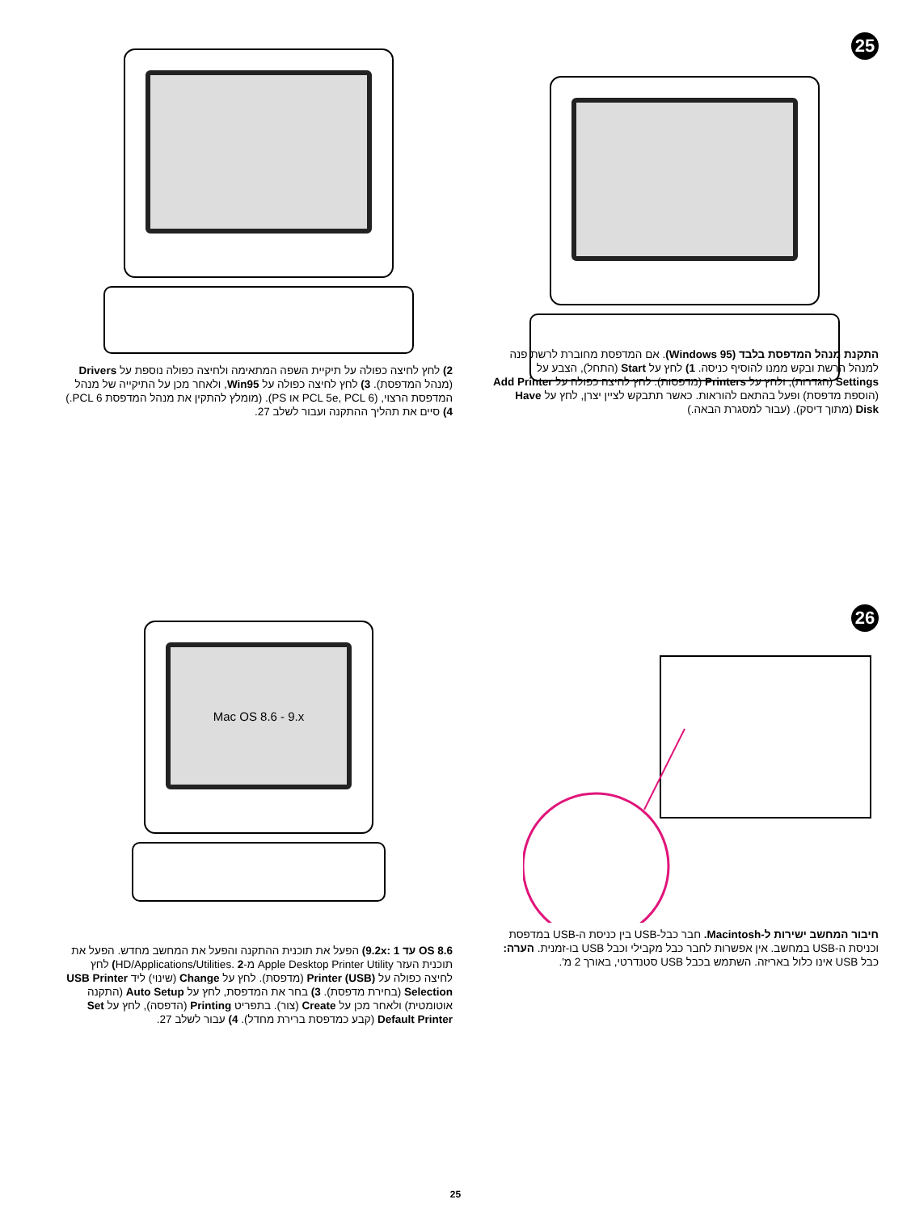25
התקנת מנהל המדפסת בלבד (Windows 95). אם המדפסת מחוברת לרשת פנה למנהל הרשת ובקש ממנו להוסיף כניסה. 1) לחץ על Start (התחל), הצבע על Settings (הגדרות), ולחץ על Printers (מדפסות). לחץ לחיצה כפולה על Add Printer (הוספת מדפסת) ופעל בהתאם להוראות. כאשר תתבקש לציין יצרן, לחץ על Have Disk (מתוך דיסק). (עבור למסגרת הבאה.)
2) לחץ לחיצה כפולה על תיקיית השפה המתאימה ולחיצה כפולה נוספת על Drivers (מנהל המדפסת). 3) לחץ לחיצה כפולה על Win95, ולאחר מכן על התיקייה של מנהל המדפסת הרצוי, (PCL 5e, PCL 6 או PS). (מומלץ להתקין את מנהל המדפסת PCL 6.) 4) סיים את תהליך ההתקנה ועבור לשלב 27.
26
חיבור המחשב ישירות ל-Macintosh. חבר כבל-USB בין כניסת ה-USB במדפסת וכניסת ה-USB במחשב. אין אפשרות לחבר כבל מקבילי וכבל USB בו-זמנית. הערה: כבל USB אינו כלול באריזה. השתמש בכבל USB סטנדרטי, באורך 2 מ'.
Mac OS 8.6 - 9.x
OS 8.6 עד 9.2x: 1) הפעל את תוכנית ההתקנה והפעל את המחשב מחדש. הפעל את תוכנית העזר Apple Desktop Printer Utility מ-HD/Applications/Utilities. 2) לחץ לחיצה כפולה על Printer (USB) (מדפסת). לחץ על Change (שינוי) ליד USB Printer Selection (בחירת מדפסת). 3) בחר את המדפסת, לחץ על Auto Setup (התקנה אוטומטית) ולאחר מכן על Create (צור). בתפריט Printing (הדפסה), לחץ על Set Default Printer (קבע כמדפסת ברירת מחדל). 4) עבור לשלב 27.
25